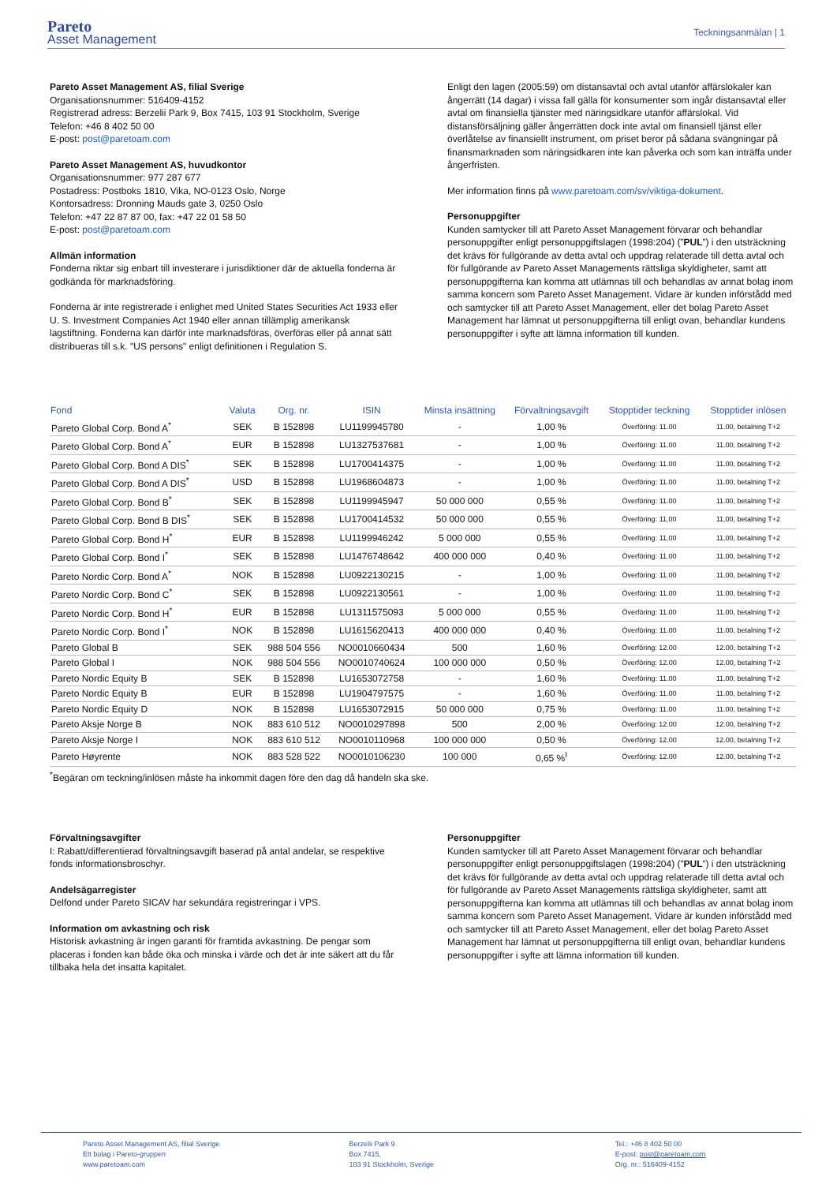Pareto
Asset Management
Teckningsanmälan | 1
Pareto Asset Management AS, filial Sverige
Organisationsnummer: 516409-4152
Registrerad adress: Berzelii Park 9, Box 7415, 103 91 Stockholm, Sverige
Telefon: +46 8 402 50 00
E-post: post@paretoam.com
Pareto Asset Management AS, huvudkontor
Organisationsnummer: 977 287 677
Postadress: Postboks 1810, Vika, NO-0123 Oslo, Norge
Kontorsadress: Dronning Mauds gate 3, 0250 Oslo
Telefon: +47 22 87 87 00, fax: +47 22 01 58 50
E-post: post@paretoam.com
Allmän information
Fonderna riktar sig enbart till investerare i jurisdiktioner där de aktuella fonderna är godkända för marknadsföring.
Fonderna är inte registrerade i enlighet med United States Securities Act 1933 eller U. S. Investment Companies Act 1940 eller annan tillämplig amerikansk lagstiftning. Fonderna kan därför inte marknadsföras, överföras eller på annat sätt distribueras till s.k. "US persons" enligt definitionen i Regulation S.
Enligt den lagen (2005:59) om distansavtal och avtal utanför affärslokaler kan ångerrätt (14 dagar) i vissa fall gälla för konsumenter som ingår distansavtal eller avtal om finansiella tjänster med näringsidkare utanför affärslokal. Vid distansförsäljning gäller ångerrätten dock inte avtal om finansiell tjänst eller överlåtelse av finansiellt instrument, om priset beror på sådana svängningar på finansmarknaden som näringsidkaren inte kan påverka och som kan inträffa under ångerfristen.
Mer information finns på www.paretoam.com/sv/viktiga-dokument.
Personuppgifter
Kunden samtycker till att Pareto Asset Management förvarar och behandlar personuppgifter enligt personuppgiftslagen (1998:204) (”PUL”) i den utsträckning det krävs för fullgörande av detta avtal och uppdrag relaterade till detta avtal och för fullgörande av Pareto Asset Managements rättsliga skyldigheter, samt att personuppgifterna kan komma att utlämnas till och behandlas av annat bolag inom samma koncern som Pareto Asset Management. Vidare är kunden införstådd med och samtycker till att Pareto Asset Management, eller det bolag Pareto Asset Management har lämnat ut personuppgifterna till enligt ovan, behandlar kundens personuppgifter i syfte att lämna information till kunden.
| Fond | Valuta | Org. nr. | ISIN | Minsta insättning | Förvaltningsavgift | Stopptider teckning | Stopptider inlösen |
| --- | --- | --- | --- | --- | --- | --- | --- |
| Pareto Global Corp. Bond A<sup>*</sup> | SEK | B 152898 | LU1199945780 | - | 1,00 % | Överföring: 11.00 | 11.00, betalning T+2 |
| Pareto Global Corp. Bond A<sup>*</sup> | EUR | B 152898 | LU1327537681 | - | 1,00 % | Överföring: 11.00 | 11.00, betalning T+2 |
| Pareto Global Corp. Bond A DIS<sup>*</sup> | SEK | B 152898 | LU1700414375 | - | 1,00 % | Överföring: 11.00 | 11.00, betalning T+2 |
| Pareto Global Corp. Bond A DIS<sup>*</sup> | USD | B 152898 | LU1968604873 | - | 1,00 % | Överföring: 11.00 | 11.00, betalning T+2 |
| Pareto Global Corp. Bond B<sup>*</sup> | SEK | B 152898 | LU1199945947 | 50 000 000 | 0,55 % | Överföring: 11.00 | 11.00, betalning T+2 |
| Pareto Global Corp. Bond B DIS<sup>*</sup> | SEK | B 152898 | LU1700414532 | 50 000 000 | 0,55 % | Överföring: 11.00 | 11.00, betalning T+2 |
| Pareto Global Corp. Bond H<sup>*</sup> | EUR | B 152898 | LU1199946242 | 5 000 000 | 0,55 % | Överföring: 11.00 | 11.00, betalning T+2 |
| Pareto Global Corp. Bond I<sup>*</sup> | SEK | B 152898 | LU1476748642 | 400 000 000 | 0,40 % | Överföring: 11.00 | 11.00, betalning T+2 |
| Pareto Nordic Corp. Bond A<sup>*</sup> | NOK | B 152898 | LU0922130215 | - | 1,00 % | Överföring: 11.00 | 11.00, betalning T+2 |
| Pareto Nordic Corp. Bond C<sup>*</sup> | SEK | B 152898 | LU0922130561 | - | 1,00 % | Överföring: 11.00 | 11.00, betalning T+2 |
| Pareto Nordic Corp. Bond H<sup>*</sup> | EUR | B 152898 | LU1311575093 | 5 000 000 | 0,55 % | Överföring: 11.00 | 11.00, betalning T+2 |
| Pareto Nordic Corp. Bond I<sup>*</sup> | NOK | B 152898 | LU1615620413 | 400 000 000 | 0,40 % | Överföring: 11.00 | 11.00, betalning T+2 |
| Pareto Global B | SEK | 988 504 556 | NO0010660434 | 500 | 1,60 % | Överföring: 12.00 | 12.00, betalning T+2 |
| Pareto Global I | NOK | 988 504 556 | NO0010740624 | 100 000 000 | 0,50 % | Överföring: 12.00 | 12.00, betalning T+2 |
| Pareto Nordic Equity B | SEK | B 152898 | LU1653072758 | - | 1,60 % | Överföring: 11.00 | 11.00, betalning T+2 |
| Pareto Nordic Equity B | EUR | B 152898 | LU1904797575 | - | 1,60 % | Överföring: 11.00 | 11.00, betalning T+2 |
| Pareto Nordic Equity D | NOK | B 152898 | LU1653072915 | 50 000 000 | 0,75 % | Överföring: 11.00 | 11.00, betalning T+2 |
| Pareto Aksje Norge B | NOK | 883 610 512 | NO0010297898 | 500 | 2,00 % | Överföring: 12.00 | 12.00, betalning T+2 |
| Pareto Aksje Norge I | NOK | 883 610 512 | NO0010110968 | 100 000 000 | 0,50 % | Överföring: 12.00 | 12.00, betalning T+2 |
| Pareto Høyrente | NOK | 883 528 522 | NO0010106230 | 100 000 | 0,65 %<sup>I</sup> | Överföring: 12.00 | 12.00, betalning T+2 |
<sup>*</sup> Begäran om teckning/inlösen måste ha inkommit dagen före den dag då handeln ska ske.
Förvaltningsavgifter
I: Rabatt/differentierad förvaltningsavgift baserad på antal andelar, se respektive fonds informationsbroschyr.
Andelsägarregister
Delfond under Pareto SICAV har sekundära registreringar i VPS.
Information om avkastning och risk
Historisk avkastning är ingen garanti för framtida avkastning. De pengar som placeras i fonden kan både öka och minska i värde och det är inte säkert att du får tillbaka hela det insatta kapitalet.
Personuppgifter
Kunden samtycker till att Pareto Asset Management förvarar och behandlar personuppgifter enligt personuppgiftslagen (1998:204) (”PUL”) i den utsträckning det krävs för fullgörande av detta avtal och uppdrag relaterade till detta avtal och för fullgörande av Pareto Asset Managements rättsliga skyldigheter, samt att personuppgifterna kan komma att utlämnas till och behandlas av annat bolag inom samma koncern som Pareto Asset Management. Vidare är kunden införstådd med och samtycker till att Pareto Asset Management, eller det bolag Pareto Asset Management har lämnat ut personuppgifterna till enligt ovan, behandlar kundens personuppgifter i syfte att lämna information till kunden.
Pareto Asset Management AS, filial Sverige
Ett bolag i Pareto-gruppen
www.paretoam.com
Berzelii Park 9
Box 7415,
103 91 Stockholm, Sverige
Tel.: +46 8 402 50 00
E-post: post@paretoam.com
Org. nr.: 516409-4152